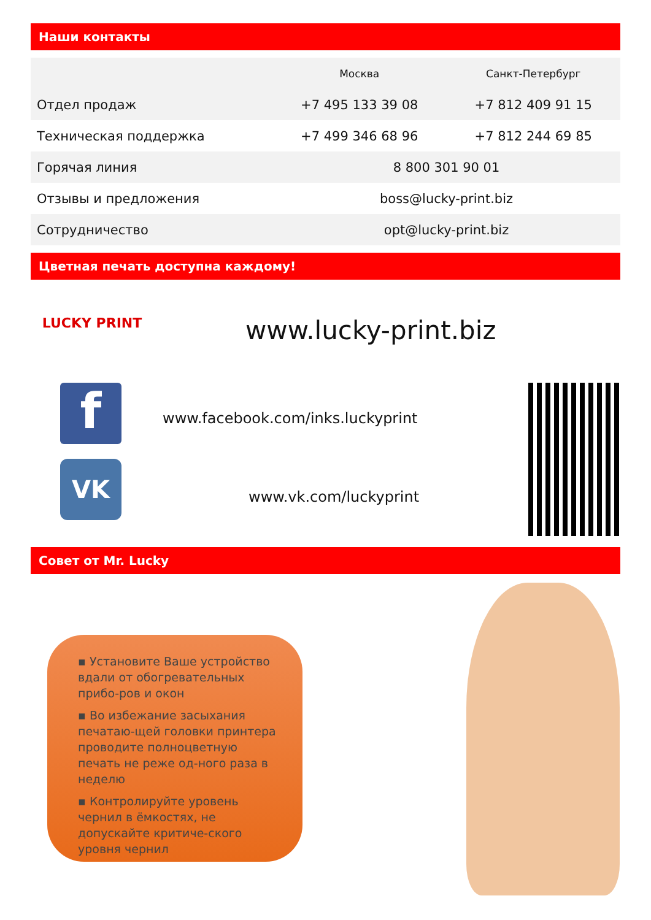Наши контакты
| | Москва | Санкт-Петербург |
| --- | --- | --- |
| Отдел продаж | +7 495 133 39 08 | +7 812 409 91 15 |
| Техническая поддержка | +7 499 346 68 96 | +7 812 244 69 85 |
| Горячая линия | 8 800 301 90 01 | |
| Отзывы и предложения | boss@lucky-print.biz | |
| Сотрудничество | opt@lucky-print.biz | |
Цветная печать доступна каждому!
LUCKY PRINT
f
VK
www.lucky-print.biz
www.facebook.com/inks.luckyprint
www.vk.com/luckyprint
Совет от Mr. Lucky
▪ Установите Ваше устройство вдали от обогревательных прибо-ров и окон
▪ Во избежание засыхания печатаю-щей головки принтера проводите полноцветную печать не реже од-ного раза в неделю
▪ Контролируйте уровень чернил в ёмкостях, не допускайте критиче-ского уровня чернил